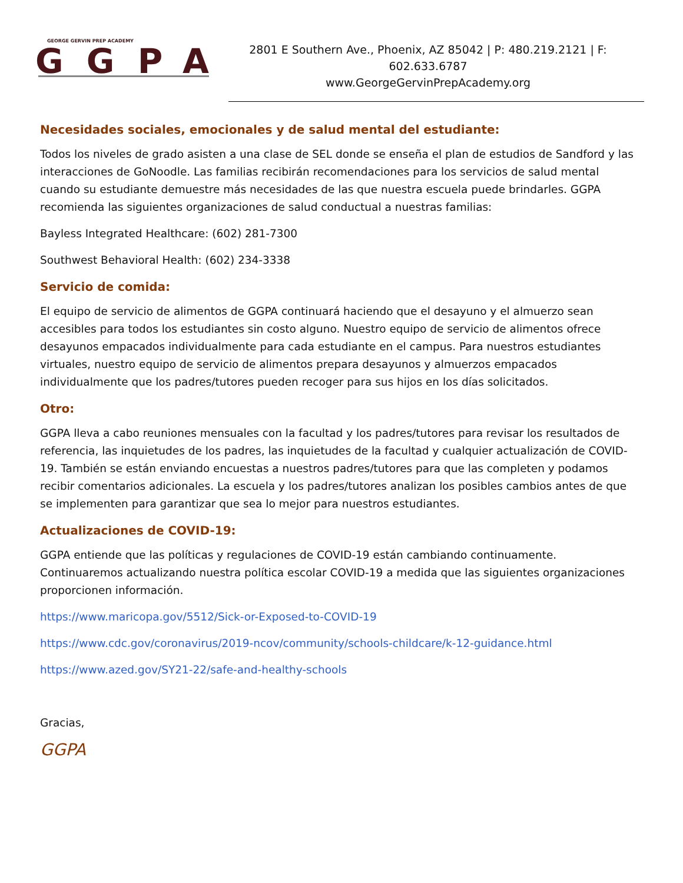GEORGE GERVIN PREP ACADEMY
GGPA
2801 E Southern Ave., Phoenix, AZ 85042 | P: 480.219.2121 | F: 602.633.6787
www.GeorgeGervinPrepAcademy.org
Necesidades sociales, emocionales y de salud mental del estudiante:
Todos los niveles de grado asisten a una clase de SEL donde se enseña el plan de estudios de Sandford y las interacciones de GoNoodle. Las familias recibirán recomendaciones para los servicios de salud mental cuando su estudiante demuestre más necesidades de las que nuestra escuela puede brindarles. GGPA recomienda las siguientes organizaciones de salud conductual a nuestras familias:
Bayless Integrated Healthcare: (602) 281-7300
Southwest Behavioral Health: (602) 234-3338
Servicio de comida:
El equipo de servicio de alimentos de GGPA continuará haciendo que el desayuno y el almuerzo sean accesibles para todos los estudiantes sin costo alguno. Nuestro equipo de servicio de alimentos ofrece desayunos empacados individualmente para cada estudiante en el campus. Para nuestros estudiantes virtuales, nuestro equipo de servicio de alimentos prepara desayunos y almuerzos empacados individualmente que los padres/tutores pueden recoger para sus hijos en los días solicitados.
Otro:
GGPA lleva a cabo reuniones mensuales con la facultad y los padres/tutores para revisar los resultados de referencia, las inquietudes de los padres, las inquietudes de la facultad y cualquier actualización de COVID-19. También se están enviando encuestas a nuestros padres/tutores para que las completen y podamos recibir comentarios adicionales. La escuela y los padres/tutores analizan los posibles cambios antes de que se implementen para garantizar que sea lo mejor para nuestros estudiantes.
Actualizaciones de COVID-19:
GGPA entiende que las políticas y regulaciones de COVID-19 están cambiando continuamente. Continuaremos actualizando nuestra política escolar COVID-19 a medida que las siguientes organizaciones proporcionen información.
https://www.maricopa.gov/5512/Sick-or-Exposed-to-COVID-19
https://www.cdc.gov/coronavirus/2019-ncov/community/schools-childcare/k-12-guidance.html
https://www.azed.gov/SY21-22/safe-and-healthy-schools
Gracias,
GGPA